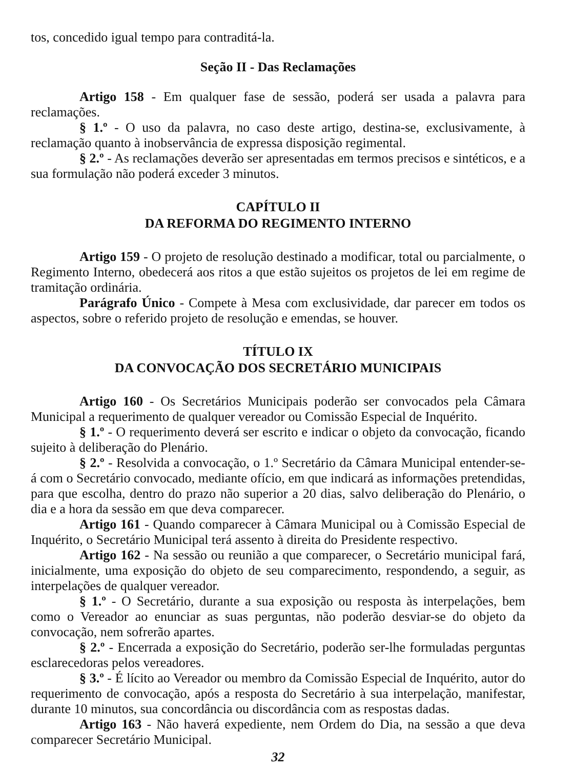tos, concedido igual tempo para contraditá-la.
Seção II - Das Reclamações
Artigo 158 - Em qualquer fase de sessão, poderá ser usada a palavra para reclamações.
§ 1.º - O uso da palavra, no caso deste artigo, destina-se, exclusivamente, à reclamação quanto à inobservância de expressa disposição regimental.
§ 2.º - As reclamações deverão ser apresentadas em termos precisos e sintéticos, e a sua formulação não poderá exceder 3 minutos.
CAPÍTULO II
DA REFORMA DO REGIMENTO INTERNO
Artigo 159 - O projeto de resolução destinado a modificar, total ou parcialmente, o Regimento Interno, obedecerá aos ritos a que estão sujeitos os projetos de lei em regime de tramitação ordinária.
Parágrafo Único - Compete à Mesa com exclusividade, dar parecer em todos os aspectos, sobre o referido projeto de resolução e emendas, se houver.
TÍTULO IX
DA CONVOCAÇÃO DOS SECRETÁRIO MUNICIPAIS
Artigo 160 - Os Secretários Municipais poderão ser convocados pela Câmara Municipal a requerimento de qualquer vereador ou Comissão Especial de Inquérito.
§ 1.º - O requerimento deverá ser escrito e indicar o objeto da convocação, ficando sujeito à deliberação do Plenário.
§ 2.º - Resolvida a convocação, o 1.º Secretário da Câmara Municipal entender-se-á com o Secretário convocado, mediante ofício, em que indicará as informações pretendidas, para que escolha, dentro do prazo não superior a 20 dias, salvo deliberação do Plenário, o dia e a hora da sessão em que deva comparecer.
Artigo 161 - Quando comparecer à Câmara Municipal ou à Comissão Especial de Inquérito, o Secretário Municipal terá assento à direita do Presidente respectivo.
Artigo 162 - Na sessão ou reunião a que comparecer, o Secretário municipal fará, inicialmente, uma exposição do objeto de seu comparecimento, respondendo, a seguir, as interpelações de qualquer vereador.
§ 1.º - O Secretário, durante a sua exposição ou resposta às interpelações, bem como o Vereador ao enunciar as suas perguntas, não poderão desviar-se do objeto da convocação, nem sofrerão apartes.
§ 2.º - Encerrada a exposição do Secretário, poderão ser-lhe formuladas perguntas esclarecedoras pelos vereadores.
§ 3.º - É lícito ao Vereador ou membro da Comissão Especial de Inquérito, autor do requerimento de convocação, após a resposta do Secretário à sua interpelação, manifestar, durante 10 minutos, sua concordância ou discordância com as respostas dadas.
Artigo 163 - Não haverá expediente, nem Ordem do Dia, na sessão a que deva comparecer Secretário Municipal.
32